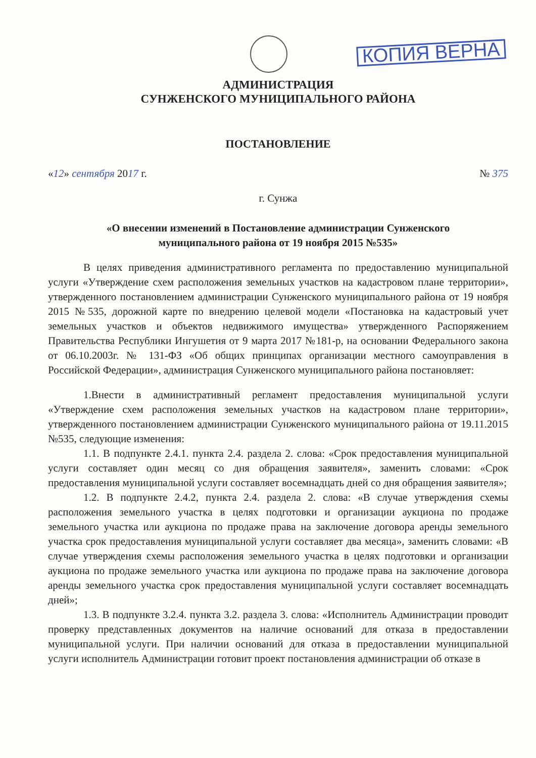КОПИЯ ВЕРНА
АДМИНИСТРАЦИЯ
СУНЖЕНСКОГО МУНИЦИПАЛЬНОГО РАЙОНА
ПОСТАНОВЛЕНИЕ
«12» сентября 2017 г. № 375
г. Сунжа
«О внесении изменений в Постановление администрации Сунженского
муниципального района от 19 ноября 2015 №535»
В целях приведения административного регламента по предоставлению муниципальной услуги «Утверждение схем расположения земельных участков на кадастровом плане территории», утвержденного постановлением администрации Сунженского муниципального района от 19 ноября 2015 №535, дорожной карте по внедрению целевой модели «Постановка на кадастровый учет земельных участков и объектов недвижимого имущества» утвержденного Распоряжением Правительства Республики Ингушетия от 9 марта 2017 №181-р, на основании Федерального закона от 06.10.2003г. № 131-ФЗ «Об общих принципах организации местного самоуправления в Российской Федерации», администрация Сунженского муниципального района постановляет:
1.Внести в административный регламент предоставления муниципальной услуги «Утверждение схем расположения земельных участков на кадастровом плане территории», утвержденного постановлением администрации Сунженского муниципального района от 19.11.2015 №535, следующие изменения:
1.1. В подпункте 2.4.1. пункта 2.4. раздела 2. слова: «Срок предоставления муниципальной услуги составляет один месяц со дня обращения заявителя», заменить словами: «Срок предоставления муниципальной услуги составляет восемнадцать дней со дня обращения заявителя»;
1.2. В подпункте 2.4.2, пункта 2.4. раздела 2. слова: «В случае утверждения схемы расположения земельного участка в целях подготовки и организации аукциона по продаже земельного участка или аукциона по продаже права на заключение договора аренды земельного участка срок предоставления муниципальной услуги составляет два месяца», заменить словами: «В случае утверждения схемы расположения земельного участка в целях подготовки и организации аукциона по продаже земельного участка или аукциона по продаже права на заключение договора аренды земельного участка срок предоставления муниципальной услуги составляет восемнадцать дней»;
1.3. В подпункте 3.2.4. пункта 3.2. раздела 3. слова: «Исполнитель Администрации проводит проверку представленных документов на наличие оснований для отказа в предоставлении муниципальной услуги. При наличии оснований для отказа в предоставлении муниципальной услуги исполнитель Администрации готовит проект постановления администрации об отказе в